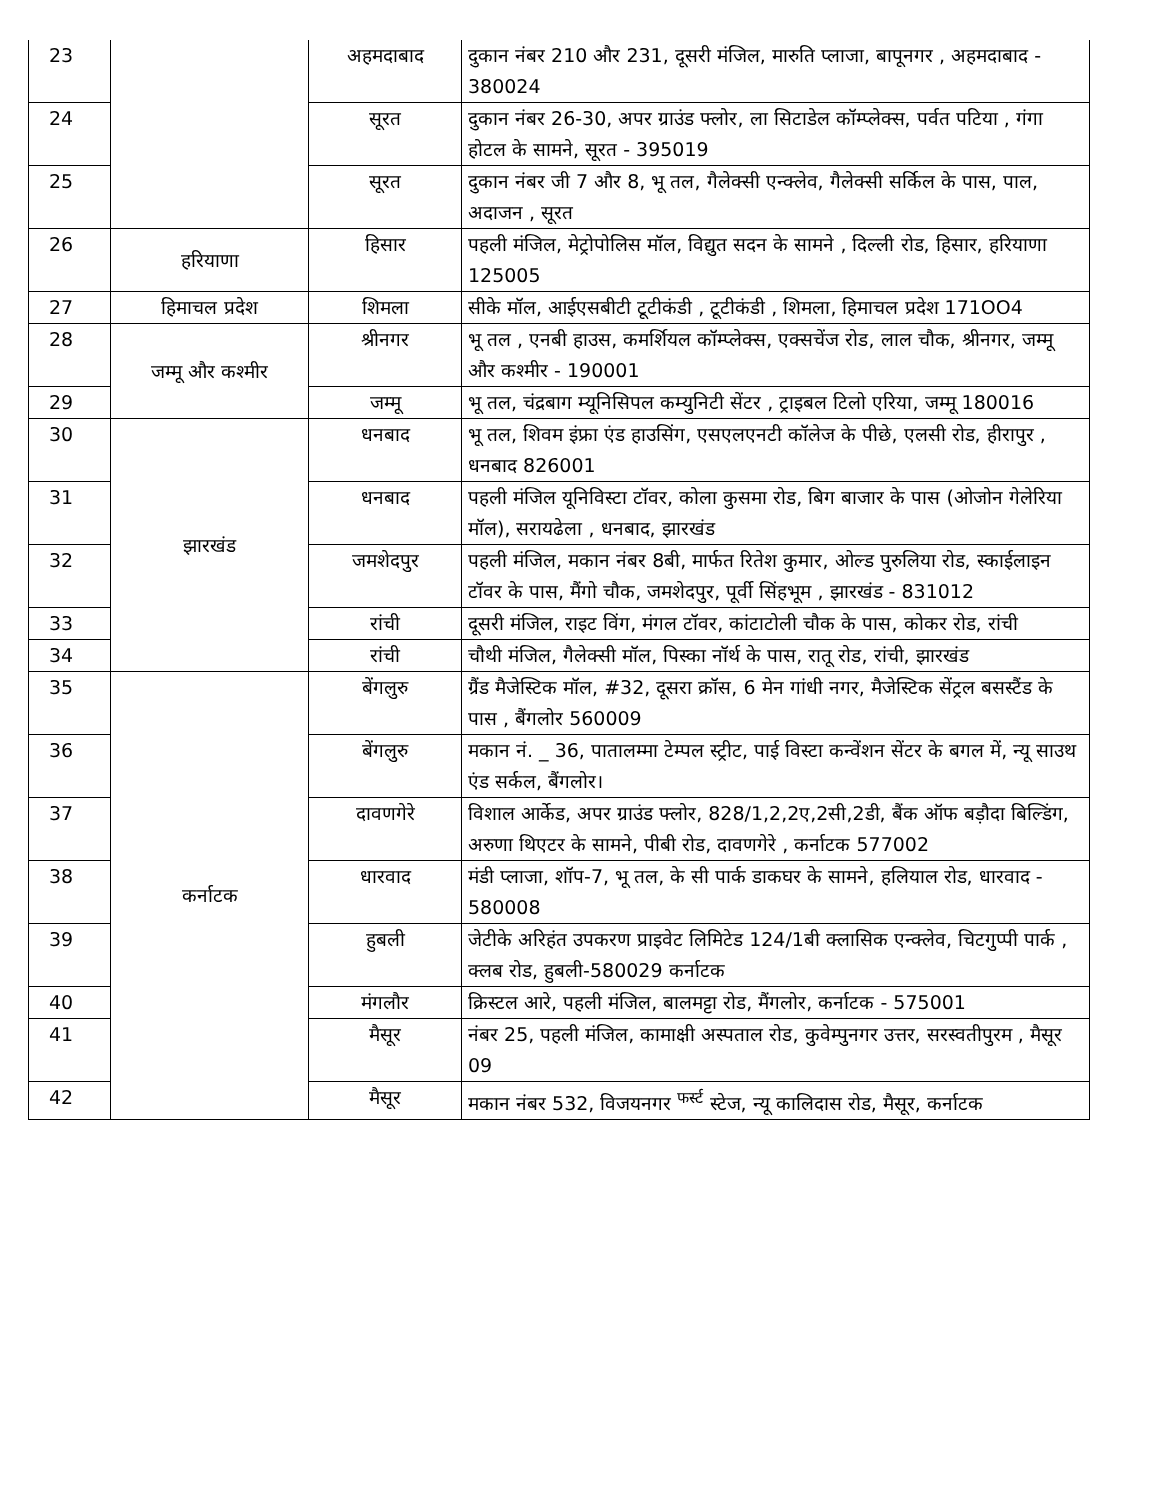| 23 | | अहमदाबाद | दुकान नंबर 210 और 231, दूसरी मंजिल, मारुति प्लाजा, बापूनगर , अहमदाबाद - 380024 |
| 24 | | सूरत | दुकान नंबर 26-30, अपर ग्राउंड फ्लोर, ला सिटाडेल कॉम्प्लेक्स, पर्वत पटिया , गंगा होटल के सामने, सूरत - 395019 |
| 25 | | सूरत | दुकान नंबर जी 7 और 8, भू तल, गैलेक्सी एन्क्लेव, गैलेक्सी सर्किल के पास, पाल, अदाजन , सूरत |
| 26 | हरियाणा | हिसार | पहली मंजिल, मेट्रोपोलिस मॉल, विद्युत सदन के सामने , दिल्ली रोड, हिसार, हरियाणा 125005 |
| 27 | हिमाचल प्रदेश | शिमला | सीके मॉल, आईएसबीटी टूटीकंडी , टूटीकंडी , शिमला, हिमाचल प्रदेश 171OO4 |
| 28 | जम्मू और कश्मीर | श्रीनगर | भू तल , एनबी हाउस, कमर्शियल कॉम्प्लेक्स, एक्सचेंज रोड, लाल चौक, श्रीनगर, जम्मू और कश्मीर - 190001 |
| 29 | | जम्मू | भू तल, चंद्रबाग म्यूनिसिपल कम्युनिटी सेंटर , ट्राइबल टिलो एरिया, जम्मू 180016 |
| 30 | झारखंड | धनबाद | भू तल, शिवम इंफ्रा एंड हाउसिंग, एसएलएनटी कॉलेज के पीछे, एलसी रोड, हीरापुर , धनबाद 826001 |
| 31 | | धनबाद | पहली मंजिल यूनिविस्टा टॉवर, कोला कुसमा रोड, बिग बाजार के पास (ओजोन गेलेरिया मॉल), सरायढेला , धनबाद, झारखंड |
| 32 | | जमशेदपुर | पहली मंजिल, मकान नंबर 8बी, मार्फत रितेश कुमार, ओल्ड पुरुलिया रोड, स्काईलाइन टॉवर के पास, मैंगो चौक, जमशेदपुर, पूर्वी सिंहभूम , झारखंड - 831012 |
| 33 | | रांची | दूसरी मंजिल, राइट विंग, मंगल टॉवर, कांटाटोली चौक के पास, कोकर रोड, रांची |
| 34 | | रांची | चौथी मंजिल, गैलेक्सी मॉल, पिस्का नॉर्थ के पास, रातू रोड, रांची, झारखंड |
| 35 | कर्नाटक | बेंगलुरु | ग्रैंड मैजेस्टिक मॉल, #32, दूसरा क्रॉस, 6 मेन गांधी नगर, मैजेस्टिक सेंट्रल बसस्टैंड के पास , बैंगलोर 560009 |
| 36 | | बेंगलुरु | मकान नं. _ 36, पातालम्मा टेम्पल स्ट्रीट, पाई विस्टा कन्वेंशन सेंटर के बगल में, न्यू साउथ एंड सर्कल, बैंगलोर। |
| 37 | | दावणगेरे | विशाल आर्केड, अपर ग्राउंड फ्लोर, 828/1,2,2ए,2सी,2डी, बैंक ऑफ बड़ौदा बिल्डिंग, अरुणा थिएटर के सामने, पीबी रोड, दावणगेरे , कर्नाटक 577002 |
| 38 | | धारवाद | मंडी प्लाजा, शॉप-7, भू तल, के सी पार्क डाकघर के सामने, हलियाल रोड, धारवाद - 580008 |
| 39 | | हुबली | जेटीके अरिहंत उपकरण प्राइवेट लिमिटेड 124/1बी क्लासिक एन्क्लेव, चिटगुप्पी पार्क , क्लब रोड, हुबली-580029 कर्नाटक |
| 40 | | मंगलौर | क्रिस्टल आरे, पहली मंजिल, बालमट्टा रोड, मैंगलोर, कर्नाटक - 575001 |
| 41 | | मैसूर | नंबर 25, पहली मंजिल, कामाक्षी अस्पताल रोड, कुवेम्पुनगर उत्तर, सरस्वतीपुरम , मैसूर 09 |
| 42 | | मैसूर | मकान नंबर 532, विजयनगर <sup>फर्स्ट</sup> स्टेज, न्यू कालिदास रोड, मैसूर, कर्नाटक |